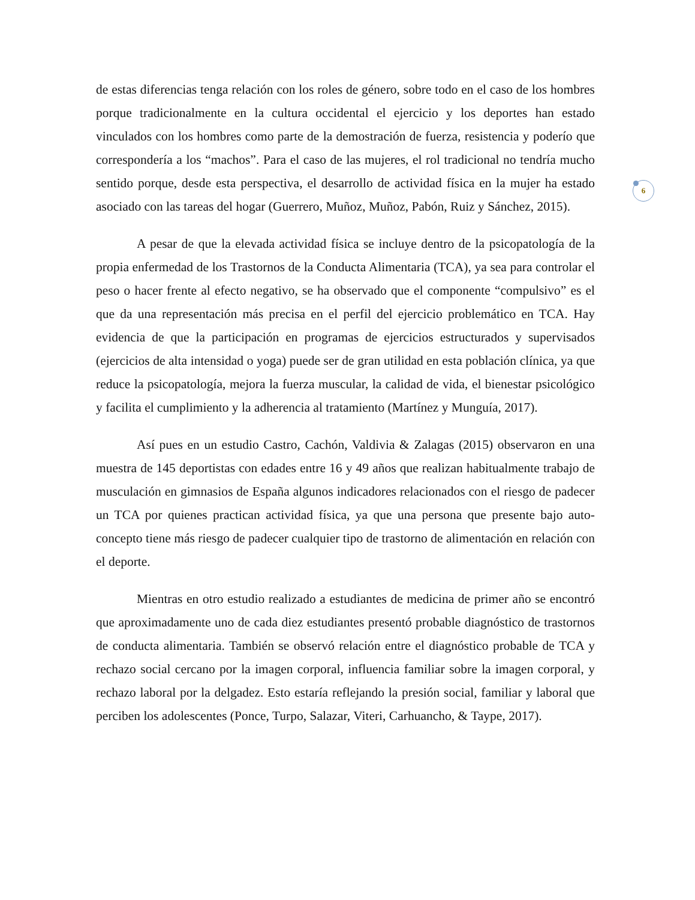de estas diferencias tenga relación con los roles de género, sobre todo en el caso de los hombres porque tradicionalmente en la cultura occidental el ejercicio y los deportes han estado vinculados con los hombres como parte de la demostración de fuerza, resistencia y poderío que correspondería a los “machos”. Para el caso de las mujeres, el rol tradicional no tendría mucho sentido porque, desde esta perspectiva, el desarrollo de actividad física en la mujer ha estado asociado con las tareas del hogar (Guerrero, Muñoz, Muñoz, Pabón, Ruiz y Sánchez, 2015).
A pesar de que la elevada actividad física se incluye dentro de la psicopatología de la propia enfermedad de los Trastornos de la Conducta Alimentaria (TCA), ya sea para controlar el peso o hacer frente al efecto negativo, se ha observado que el componente “compulsivo” es el que da una representación más precisa en el perfil del ejercicio problemático en TCA. Hay evidencia de que la participación en programas de ejercicios estructurados y supervisados (ejercicios de alta intensidad o yoga) puede ser de gran utilidad en esta población clínica, ya que reduce la psicopatología, mejora la fuerza muscular, la calidad de vida, el bienestar psicológico y facilita el cumplimiento y la adherencia al tratamiento (Martínez y Munguía, 2017).
Así pues en un estudio Castro, Cachón, Valdivia & Zalagas (2015) observaron en una muestra de 145 deportistas con edades entre 16 y 49 años que realizan habitualmente trabajo de musculación en gimnasios de España algunos indicadores relacionados con el riesgo de padecer un TCA por quienes practican actividad física, ya que una persona que presente bajo auto-concepto tiene más riesgo de padecer cualquier tipo de trastorno de alimentación en relación con el deporte.
Mientras en otro estudio realizado a estudiantes de medicina de primer año se encontró que aproximadamente uno de cada diez estudiantes presentó probable diagnóstico de trastornos de conducta alimentaria. También se observó relación entre el diagnóstico probable de TCA y rechazo social cercano por la imagen corporal, influencia familiar sobre la imagen corporal, y rechazo laboral por la delgadez. Esto estaría reflejando la presión social, familiar y laboral que perciben los adolescentes (Ponce, Turpo, Salazar, Viteri, Carhuancho, & Taype, 2017).
6